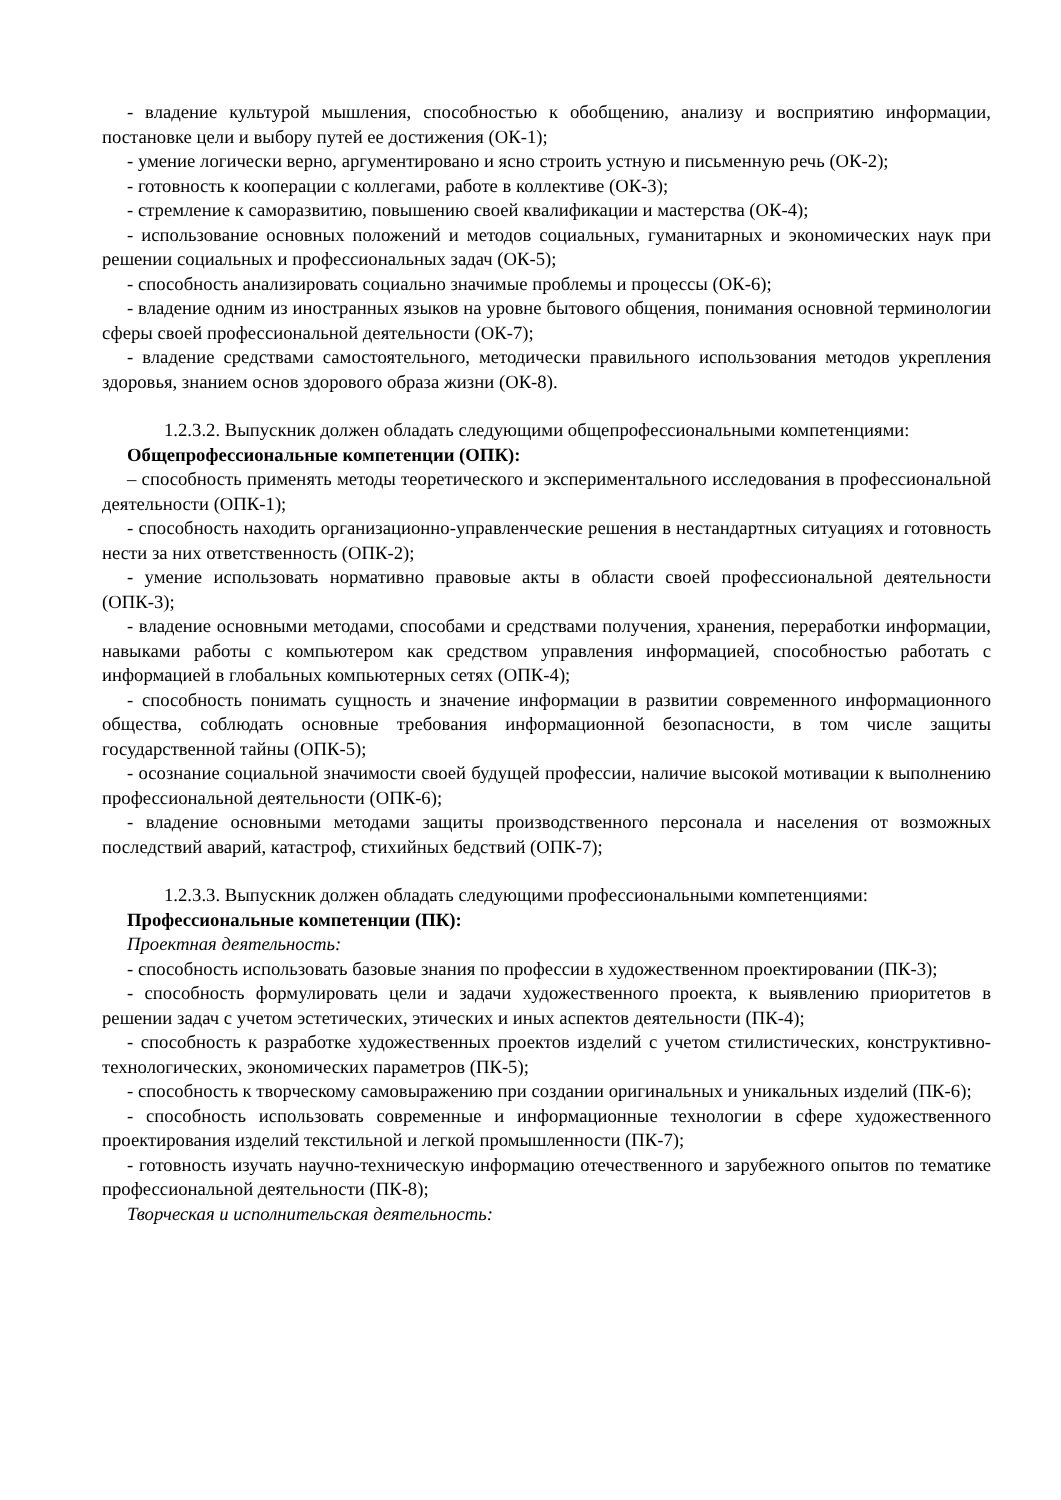- владение культурой мышления, способностью к обобщению, анализу и восприятию информации, постановке цели и выбору путей ее достижения (ОК-1);
- умение логически верно, аргументировано и ясно строить устную и письменную речь (ОК-2);
- готовность к кооперации с коллегами, работе в коллективе (ОК-3);
- стремление к саморазвитию, повышению своей квалификации и мастерства (ОК-4);
- использование основных положений и методов социальных, гуманитарных и экономических наук при решении социальных и профессиональных задач (ОК-5);
- способность анализировать социально значимые проблемы и процессы (ОК-6);
- владение одним из иностранных языков на уровне бытового общения, понимания основной терминологии сферы своей профессиональной деятельности (ОК-7);
- владение средствами самостоятельного, методически правильного использования методов укрепления здоровья, знанием основ здорового образа жизни (ОК-8).
1.2.3.2. Выпускник должен обладать следующими общепрофессиональными компетенциями:
Общепрофессиональные компетенции (ОПК):
– способность применять методы теоретического и экспериментального исследования в профессиональной деятельности (ОПК-1);
- способность находить организационно-управленческие решения в нестандартных ситуациях и готовность нести за них ответственность (ОПК-2);
- умение использовать нормативно правовые акты в области своей профессиональной деятельности (ОПК-3);
- владение основными методами, способами и средствами получения, хранения, переработки информации, навыками работы с компьютером как средством управления информацией, способностью работать с информацией в глобальных компьютерных сетях (ОПК-4);
- способность понимать сущность и значение информации в развитии современного информационного общества, соблюдать основные требования информационной безопасности, в том числе защиты государственной тайны (ОПК-5);
- осознание социальной значимости своей будущей профессии, наличие высокой мотивации к выполнению профессиональной деятельности (ОПК-6);
- владение основными методами защиты производственного персонала и населения от возможных последствий аварий, катастроф, стихийных бедствий (ОПК-7);
1.2.3.3. Выпускник должен обладать следующими профессиональными компетенциями:
Профессиональные компетенции (ПК):
Проектная деятельность:
- способность использовать базовые знания по профессии в художественном проектировании (ПК-3);
- способность формулировать цели и задачи художественного проекта, к выявлению приоритетов в решении задач с учетом эстетических, этических и иных аспектов деятельности (ПК-4);
- способность к разработке художественных проектов изделий с учетом стилистических, конструктивно-технологических, экономических параметров (ПК-5);
- способность к творческому самовыражению при создании оригинальных и уникальных изделий (ПК-6);
- способность использовать современные и информационные технологии в сфере художественного проектирования изделий текстильной и легкой промышленности (ПК-7);
- готовность изучать научно-техническую информацию отечественного и зарубежного опытов по тематике профессиональной деятельности (ПК-8);
Творческая и исполнительская деятельность: